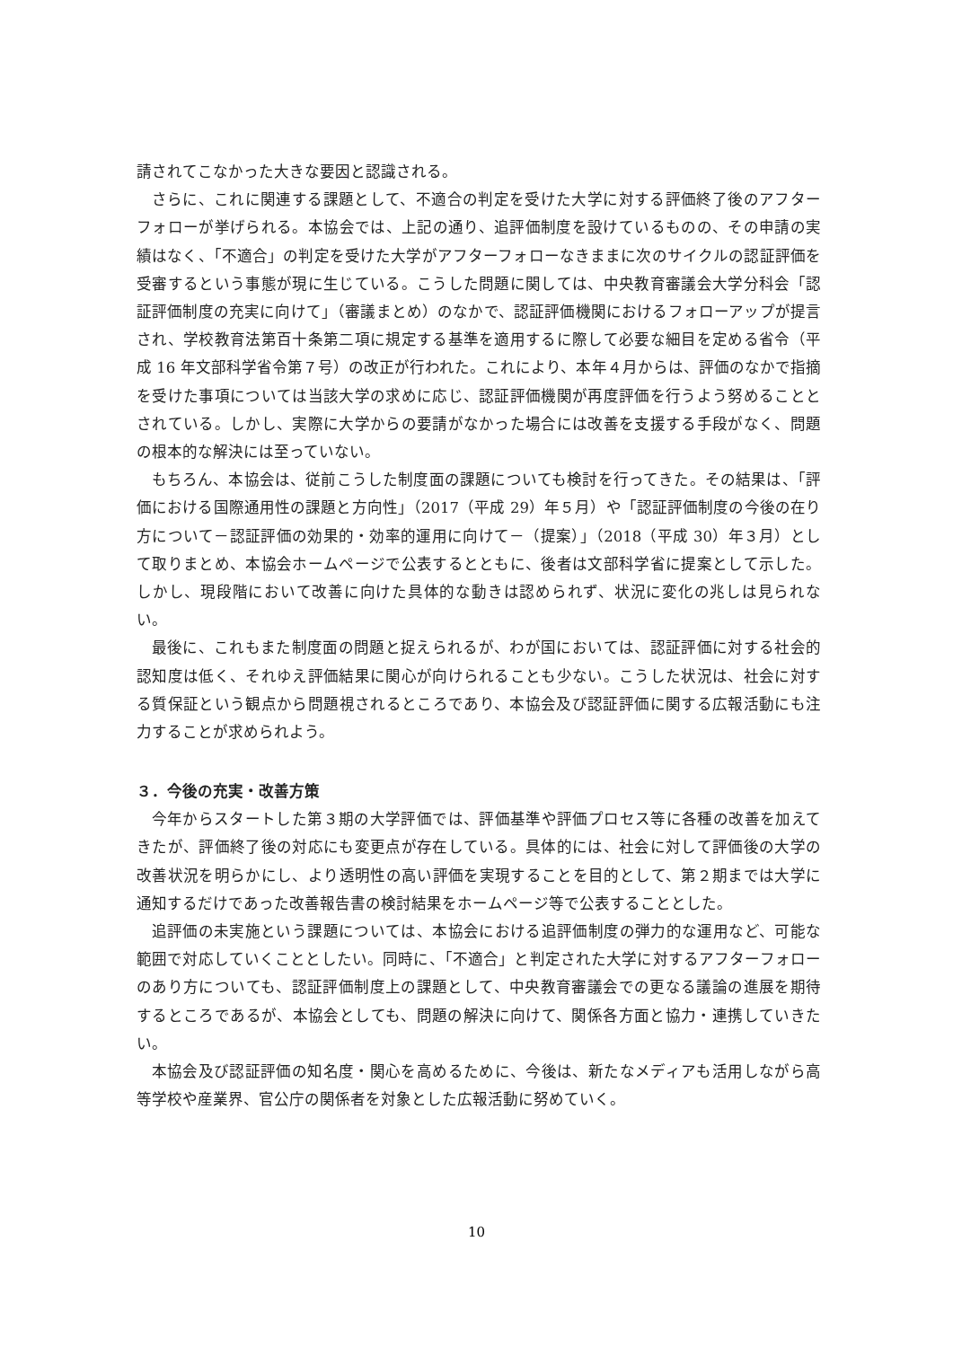請されてこなかった大きな要因と認識される。
さらに、これに関連する課題として、不適合の判定を受けた大学に対する評価終了後のアフターフォローが挙げられる。本協会では、上記の通り、追評価制度を設けているものの、その申請の実績はなく、「不適合」の判定を受けた大学がアフターフォローなきままに次のサイクルの認証評価を受審するという事態が現に生じている。こうした問題に関しては、中央教育審議会大学分科会「認証評価制度の充実に向けて」（審議まとめ）のなかで、認証評価機関におけるフォローアップが提言され、学校教育法第百十条第二項に規定する基準を適用するに際して必要な細目を定める省令（平成 16 年文部科学省令第７号）の改正が行われた。これにより、本年４月からは、評価のなかで指摘を受けた事項については当該大学の求めに応じ、認証評価機関が再度評価を行うよう努めることとされている。しかし、実際に大学からの要請がなかった場合には改善を支援する手段がなく、問題の根本的な解決には至っていない。
もちろん、本協会は、従前こうした制度面の課題についても検討を行ってきた。その結果は、「評価における国際通用性の課題と方向性」（2017（平成 29）年５月）や「認証評価制度の今後の在り方について－認証評価の効果的・効率的運用に向けて－（提案）」（2018（平成 30）年３月）として取りまとめ、本協会ホームページで公表するとともに、後者は文部科学省に提案として示した。しかし、現段階において改善に向けた具体的な動きは認められず、状況に変化の兆しは見られない。
最後に、これもまた制度面の問題と捉えられるが、わが国においては、認証評価に対する社会的認知度は低く、それゆえ評価結果に関心が向けられることも少ない。こうした状況は、社会に対する質保証という観点から問題視されるところであり、本協会及び認証評価に関する広報活動にも注力することが求められよう。
３．今後の充実・改善方策
今年からスタートした第３期の大学評価では、評価基準や評価プロセス等に各種の改善を加えてきたが、評価終了後の対応にも変更点が存在している。具体的には、社会に対して評価後の大学の改善状況を明らかにし、より透明性の高い評価を実現することを目的として、第２期までは大学に通知するだけであった改善報告書の検討結果をホームページ等で公表することとした。
追評価の未実施という課題については、本協会における追評価制度の弾力的な運用など、可能な範囲で対応していくこととしたい。同時に、「不適合」と判定された大学に対するアフターフォローのあり方についても、認証評価制度上の課題として、中央教育審議会での更なる議論の進展を期待するところであるが、本協会としても、問題の解決に向けて、関係各方面と協力・連携していきたい。
本協会及び認証評価の知名度・関心を高めるために、今後は、新たなメディアも活用しながら高等学校や産業界、官公庁の関係者を対象とした広報活動に努めていく。
10